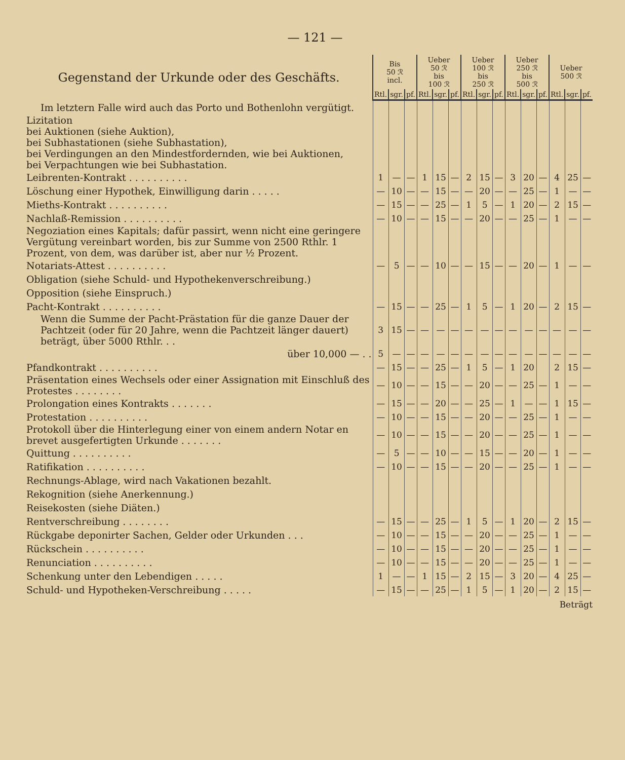— 121 —
| Gegenstand der Urkunde oder des Geschäfts. | Bis 50 ℛ incl. | | | Ueber 50 ℛ bis 100 ℛ | | | Ueber 100 ℛ bis 250 ℛ | | | Ueber 250 ℛ bis 500 ℛ | | | Ueber 500 ℛ | | |
| --- | --- | --- | --- | --- | --- | --- | --- | --- | --- | --- | --- | --- | --- | --- | --- |
| | Rtl. | sgr. | pf. | Rtl. | sgr. | pf. | Rtl. | sgr. | pf. | Rtl. | sgr. | pf. | Rtl. | sgr. | pf. |
| Im letztern Falle wird auch das Porto und Bothenlohn vergütigt. | | | | | | | | | | | | | | | |
| Lizitation bei Auktionen (siehe Auktion), bei Subhastationen (siehe Subhastation), bei Verdingungen an den Mindestfordernden, wie bei Auktionen, bei Verpachtungen wie bei Subhastation. | | | | | | | | | | | | | | | |
| Leibrenten-Kontrakt . . . . . . . . . . | 1 | — | — | 1 | 15 | — | 2 | 15 | — | 3 | 20 | — | 4 | 25 | — |
| Löschung einer Hypothek, Einwilligung darin . . . . . | — | 10 | — | — | 15 | — | — | 20 | — | — | 25 | — | 1 | — | — |
| Mieths-Kontrakt . . . . . . . . . . | — | 15 | — | — | 25 | — | 1 | 5 | — | 1 | 20 | — | 2 | 15 | — |
| Nachlaß-Remission . . . . . . . . . . | — | 10 | — | — | 15 | — | — | 20 | — | — | 25 | — | 1 | — | — |
| Negoziation eines Kapitals; dafür passirt, wenn nicht eine geringere Vergütung vereinbart worden, bis zur Summe von 2500 Rthlr. 1 Prozent, von dem, was darüber ist, aber nur ½ Prozent. | | | | | | | | | | | | | | | |
| Notariats-Attest . . . . . . . . . . | — | 5 | — | — | 10 | — | — | 15 | — | — | 20 | — | 1 | — | — |
| Obligation (siehe Schuld- und Hypothekenverschreibung.) | | | | | | | | | | | | | | | |
| Opposition (siehe Einspruch.) | | | | | | | | | | | | | | | |
| Pacht-Kontrakt . . . . . . . . . . | — | 15 | — | — | 25 | — | 1 | 5 | — | 1 | 20 | — | 2 | 15 | — |
| Wenn die Summe der Pacht-Prästation für die ganze Dauer der Pachtzeit (oder für 20 Jahre, wenn die Pachtzeit länger dauert) beträgt, über 5000 Rthlr. . . | 3 | 15 | — | — | — | — | — | — | — | — | — | — | — | — | — |
| über 10,000 — . . | 5 | — | — | — | — | — | — | — | — | — | — | — | — | — | — |
| Pfandkontrakt . . . . . . . . . . | — | 15 | — | — | 25 | — | 1 | 5 | — | 1 | 20 | | 2 | 15 | — |
| Präsentation eines Wechsels oder einer Assignation mit Einschluß des Protestes . . . . . . . . | — | 10 | — | — | 15 | — | — | 20 | — | — | 25 | — | 1 | — | — |
| Prolongation eines Kontrakts . . . . . . . | — | 15 | — | — | 20 | — | — | 25 | — | 1 | — | — | 1 | 15 | — |
| Protestation . . . . . . . . . . | — | 10 | — | — | 15 | — | — | 20 | — | — | 25 | — | 1 | — | — |
| Protokoll über die Hinterlegung einer von einem andern Notar en brevet ausgefertigten Urkunde . . . . . . . | — | 10 | — | — | 15 | — | — | 20 | — | — | 25 | — | 1 | — | — |
| Quittung . . . . . . . . . . | — | 5 | — | — | 10 | — | — | 15 | — | — | 20 | — | 1 | — | — |
| Ratifikation . . . . . . . . . . | — | 10 | — | — | 15 | — | — | 20 | — | — | 25 | — | 1 | — | — |
| Rechnungs-Ablage, wird nach Vakationen bezahlt. | | | | | | | | | | | | | | | |
| Rekognition (siehe Anerkennung.) | | | | | | | | | | | | | | | |
| Reisekosten (siehe Diäten.) | | | | | | | | | | | | | | | |
| Rentverschreibung . . . . . . . . | — | 15 | — | — | 25 | — | 1 | 5 | — | 1 | 20 | — | 2 | 15 | — |
| Rückgabe deponirter Sachen, Gelder oder Urkunden . . . | — | 10 | — | — | 15 | — | — | 20 | — | — | 25 | — | 1 | — | — |
| Rückschein . . . . . . . . . . | — | 10 | — | — | 15 | — | — | 20 | — | — | 25 | — | 1 | — | — |
| Renunciation . . . . . . . . . . | — | 10 | — | — | 15 | — | — | 20 | — | — | 25 | — | 1 | — | — |
| Schenkung unter den Lebendigen . . . . . | 1 | — | — | 1 | 15 | — | 2 | 15 | — | 3 | 20 | — | 4 | 25 | — |
| Schuld- und Hypotheken-Verschreibung . . . . . | — | 15 | — | — | 25 | — | 1 | 5 | — | 1 | 20 | — | 2 | 15 | — |
Beträgt